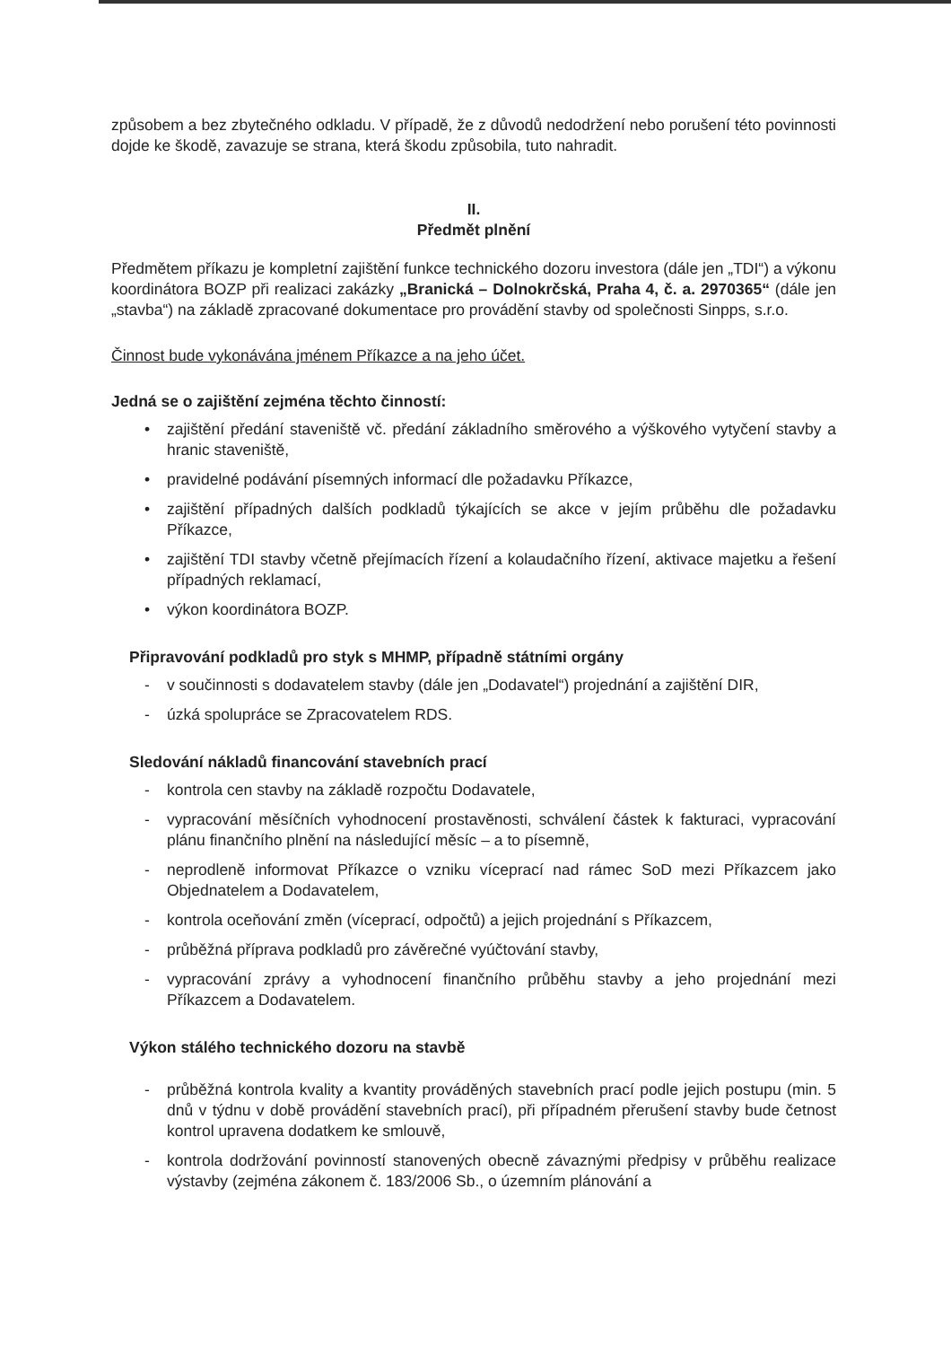způsobem a bez zbytečného odkladu. V případě, že z důvodů nedodržení nebo porušení této povinnosti dojde ke škodě, zavazuje se strana, která škodu způsobila, tuto nahradit.
II.
Předmět plnění
Předmětem příkazu je kompletní zajištění funkce technického dozoru investora (dále jen „TDI“) a výkonu koordinátora BOZP při realizaci zakázky „Branická – Dolnokrčská, Praha 4, č. a. 2970365“ (dále jen „stavba“) na základě zpracované dokumentace pro provádění stavby od společnosti Sinpps, s.r.o.
Činnost bude vykonávána jménem Příkazce a na jeho účet.
Jedná se o zajištění zejména těchto činností:
• zajištění předání staveniště vč. předání základního směrového a výškového vytyčení stavby a hranic staveniště,
• pravidelné podávání písemných informací dle požadavku Příkazce,
• zajištění případných dalších podkladů týkajících se akce v jejím průběhu dle požadavku Příkazce,
• zajištění TDI stavby včetně přejímacích řízení a kolaudačního řízení, aktivace majetku a řešení případných reklamací,
• výkon koordinátora BOZP.
Připravování podkladů pro styk s MHMP, případně státními orgány
- v součinnosti s dodavatelem stavby (dále jen „Dodavatel“) projednání a zajištění DIR,
- úzká spolupráce se Zpracovatelem RDS.
Sledování nákladů financování stavebních prací
- kontrola cen stavby na základě rozpočtu Dodavatele,
- vypracování měsíčních vyhodnocení prostavěnosti, schválení částek k fakturaci, vypracování plánu finančního plnění na následující měsíc – a to písemně,
- neprodleně informovat Příkazce o vzniku víceprací nad rámec SoD mezi Příkazcem jako Objednatelem a Dodavatelem,
- kontrola oceňování změn (víceprací, odpočtů) a jejich projednání s Příkazcem,
- průběžná příprava podkladů pro závěrečné vyúčtování stavby,
- vypracování zprávy a vyhodnocení finančního průběhu stavby a jeho projednání mezi Příkazcem a Dodavatelem.
Výkon stálého technického dozoru na stavbě
- průběžná kontrola kvality a kvantity prováděných stavebních prací podle jejich postupu (min. 5 dnů v týdnu v době provádění stavebních prací), při případném přerušení stavby bude četnost kontrol upravena dodatkem ke smlouvě,
- kontrola dodržování povinností stanovených obecně závaznými předpisy v průběhu realizace výstavby (zejména zákonem č. 183/2006 Sb., o územním plánování a